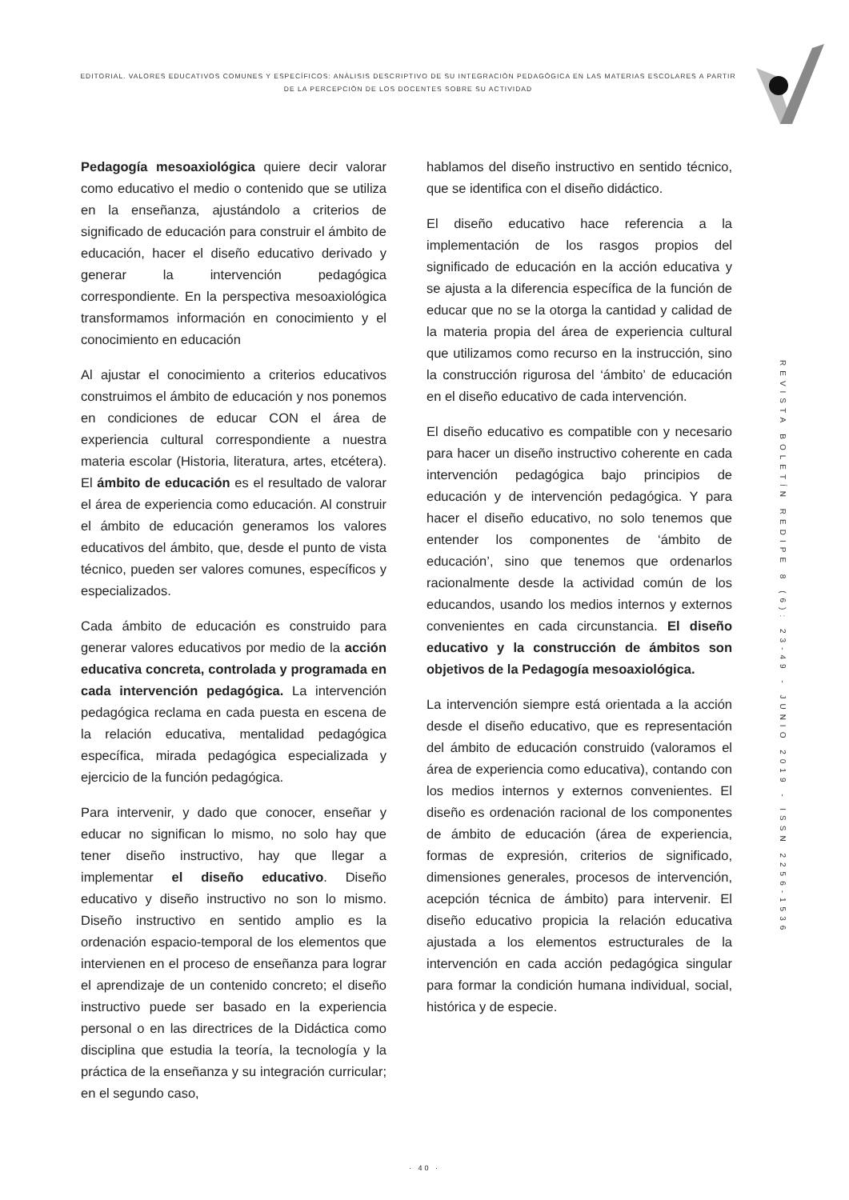EDITORIAL. VALORES EDUCATIVOS COMUNES Y ESPECÍFICOS: ANÀLISIS DESCRIPTIVO DE SU INTEGRACIÒN PEDAGÒGICA EN LAS MATERIAS ESCOLARES A PARTIR DE LA PERCEPCIÒN DE LOS DOCENTES SOBRE SU ACTIVIDAD
Pedagogía mesoaxiológica quiere decir valorar como educativo el medio o contenido que se utiliza en la enseñanza, ajustándolo a criterios de significado de educación para construir el ámbito de educación, hacer el diseño educativo derivado y generar la intervención pedagógica correspondiente. En la perspectiva mesoaxiológica transformamos información en conocimiento y el conocimiento en educación
Al ajustar el conocimiento a criterios educativos construimos el ámbito de educación y nos ponemos en condiciones de educar CON el área de experiencia cultural correspondiente a nuestra materia escolar (Historia, literatura, artes, etcétera). El ámbito de educación es el resultado de valorar el área de experiencia como educación. Al construir el ámbito de educación generamos los valores educativos del ámbito, que, desde el punto de vista técnico, pueden ser valores comunes, específicos y especializados.
Cada ámbito de educación es construido para generar valores educativos por medio de la acción educativa concreta, controlada y programada en cada intervención pedagógica. La intervención pedagógica reclama en cada puesta en escena de la relación educativa, mentalidad pedagógica específica, mirada pedagógica especializada y ejercicio de la función pedagógica.
Para intervenir, y dado que conocer, enseñar y educar no significan lo mismo, no solo hay que tener diseño instructivo, hay que llegar a implementar el diseño educativo. Diseño educativo y diseño instructivo no son lo mismo. Diseño instructivo en sentido amplio es la ordenación espacio-temporal de los elementos que intervienen en el proceso de enseñanza para lograr el aprendizaje de un contenido concreto; el diseño instructivo puede ser basado en la experiencia personal o en las directrices de la Didáctica como disciplina que estudia la teoría, la tecnología y la práctica de la enseñanza y su integración curricular; en el segundo caso,
hablamos del diseño instructivo en sentido técnico, que se identifica con el diseño didáctico.
El diseño educativo hace referencia a la implementación de los rasgos propios del significado de educación en la acción educativa y se ajusta a la diferencia específica de la función de educar que no se la otorga la cantidad y calidad de la materia propia del área de experiencia cultural que utilizamos como recurso en la instrucción, sino la construcción rigurosa del ‘ámbito’ de educación en el diseño educativo de cada intervención.
El diseño educativo es compatible con y necesario para hacer un diseño instructivo coherente en cada intervención pedagógica bajo principios de educación y de intervención pedagógica. Y para hacer el diseño educativo, no solo tenemos que entender los componentes de ‘ámbito de educación’, sino que tenemos que ordenarlos racionalmente desde la actividad común de los educandos, usando los medios internos y externos convenientes en cada circunstancia. El diseño educativo y la construcción de ámbitos son objetivos de la Pedagogía mesoaxiológica.
La intervención siempre está orientada a la acción desde el diseño educativo, que es representación del ámbito de educación construido (valoramos el área de experiencia como educativa), contando con los medios internos y externos convenientes. El diseño es ordenación racional de los componentes de ámbito de educación (área de experiencia, formas de expresión, criterios de significado, dimensiones generales, procesos de intervención, acepción técnica de ámbito) para intervenir. El diseño educativo propicia la relación educativa ajustada a los elementos estructurales de la intervención en cada acción pedagógica singular para formar la condición humana individual, social, histórica y de especie.
REVISTA BOLETÍN REDIPE 8 (6): 23-49 - JUNIO 2019 - ISSN 2256-1536
· 40 ·